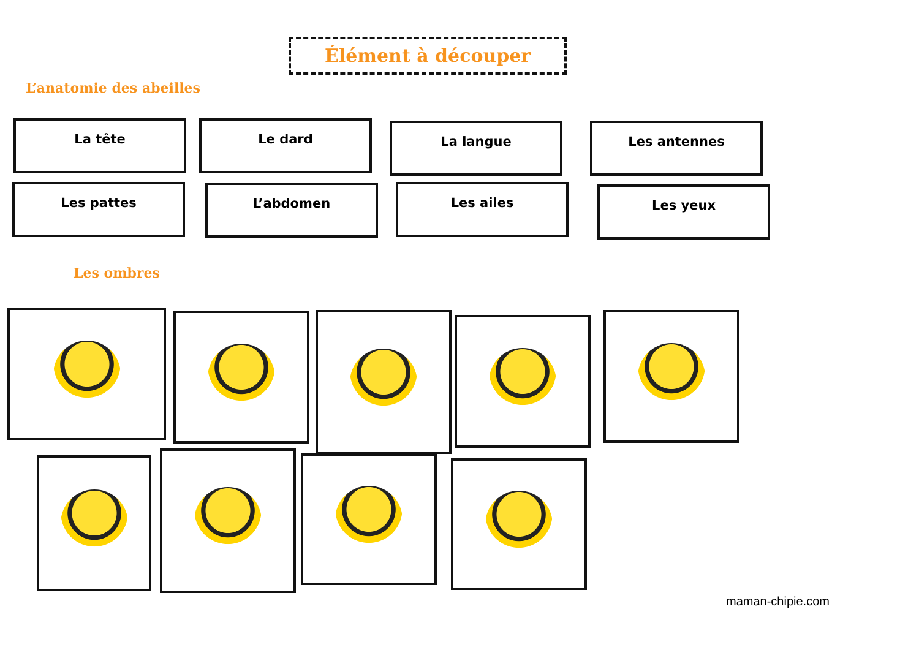Élément à découper
L’anatomie des abeilles
La tête Le dard La langue Les antennes
Les pattes L’abdomen Les ailes Les yeux
Les ombres
maman-chipie.com